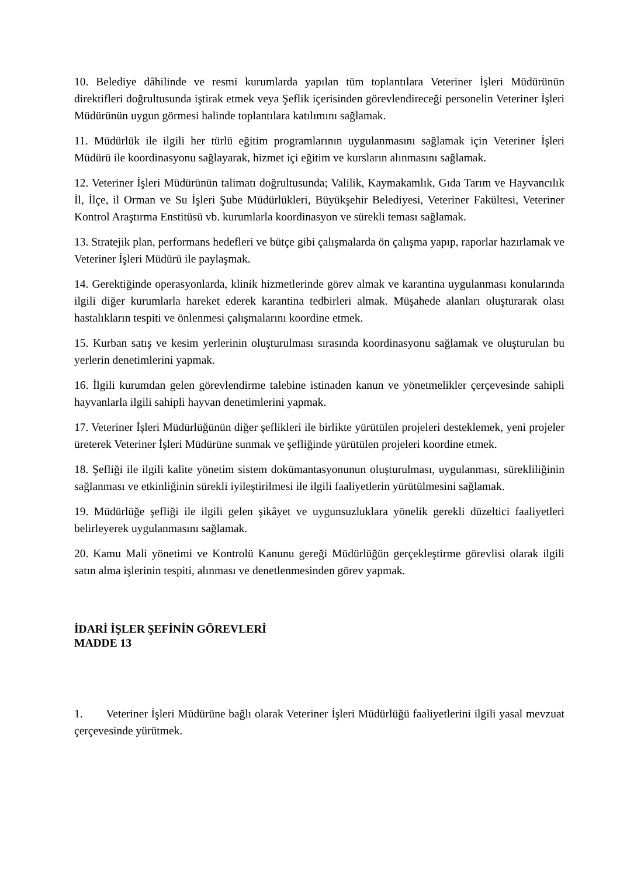10. Belediye dâhilinde ve resmi kurumlarda yapılan tüm toplantılara Veteriner İşleri Müdürünün direktifleri doğrultusunda iştirak etmek veya Şeflik içerisinden görevlendireceği personelin Veteriner İşleri Müdürünün uygun görmesi halinde toplantılara katılımını sağlamak.
11. Müdürlük ile ilgili her türlü eğitim programlarının uygulanmasını sağlamak için Veteriner İşleri Müdürü ile koordinasyonu sağlayarak, hizmet içi eğitim ve kursların alınmasını sağlamak.
12. Veteriner İşleri Müdürünün talimatı doğrultusunda; Valilik, Kaymakamlık, Gıda Tarım ve Hayvancılık İl, İlçe, il Orman ve Su İşleri Şube Müdürlükleri, Büyükşehir Belediyesi, Veteriner Fakültesi, Veteriner Kontrol Araştırma Enstitüsü vb. kurumlarla koordinasyon ve sürekli teması sağlamak.
13. Stratejik plan, performans hedefleri ve bütçe gibi çalışmalarda ön çalışma yapıp, raporlar hazırlamak ve Veteriner İşleri Müdürü ile paylaşmak.
14. Gerektiğinde operasyonlarda, klinik hizmetlerinde görev almak ve karantina uygulanması konularında ilgili diğer kurumlarla hareket ederek karantina tedbirleri almak. Müşahede alanları oluşturarak olası hastalıkların tespiti ve önlenmesi çalışmalarını koordine etmek.
15. Kurban satış ve kesim yerlerinin oluşturulması sırasında koordinasyonu sağlamak ve oluşturulan bu yerlerin denetimlerini yapmak.
16. İlgili kurumdan gelen görevlendirme talebine istinaden kanun ve yönetmelikler çerçevesinde sahipli hayvanlarla ilgili sahipli hayvan denetimlerini yapmak.
17. Veteriner İşleri Müdürlüğünün diğer şeflikleri ile birlikte yürütülen projeleri desteklemek, yeni projeler üreterek Veteriner İşleri Müdürüne sunmak ve şefliğinde yürütülen projeleri koordine etmek.
18. Şefliği ile ilgili kalite yönetim sistem dokümantasyonunun oluşturulması, uygulanması, sürekliliğinin sağlanması ve etkinliğinin sürekli iyileştirilmesi ile ilgili faaliyetlerin yürütülmesini sağlamak.
19. Müdürlüğe şefliği ile ilgili gelen şikâyet ve uygunsuzluklara yönelik gerekli düzeltici faaliyetleri belirleyerek uygulanmasını sağlamak.
20. Kamu Mali yönetimi ve Kontrolü Kanunu gereği Müdürlüğün gerçekleştirme görevlisi olarak ilgili satın alma işlerinin tespiti, alınması ve denetlenmesinden görev yapmak.
İDARİ İŞLER ŞEFİNİN GÖREVLERİ
MADDE 13
1. Veteriner İşleri Müdürüne bağlı olarak Veteriner İşleri Müdürlüğü faaliyetlerini ilgili yasal mevzuat çerçevesinde yürütmek.